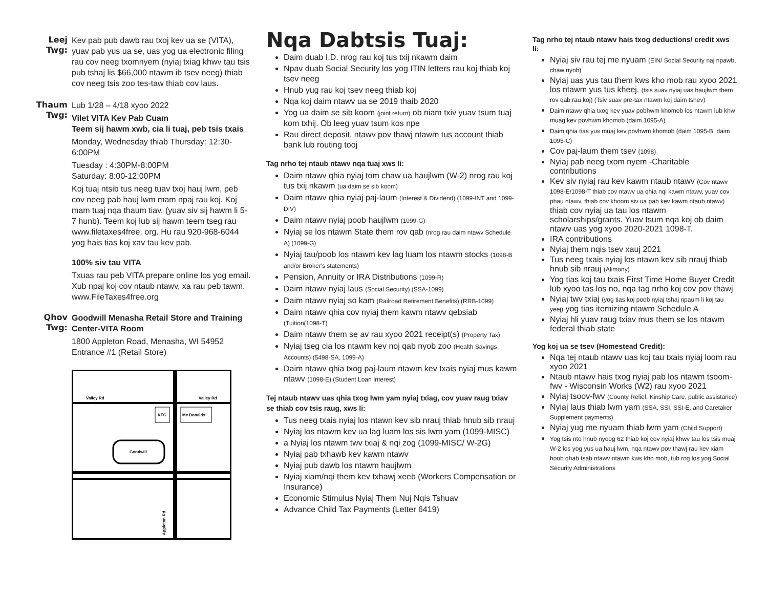Leej Twg:
Kev pab pub dawb rau txoj kev ua se (VITA), yuav pab yus ua se, uas yog ua electronic filing rau cov neeg txomnyem (nyiaj txiag khwv tau tsis pub tshaj lis $66,000 ntawm ib tsev neeg) thiab cov neeg tsis zoo tes-taw thiab cov laus.
Thaum Twg:
Lub 1/28 – 4/18 xyoo 2022
Vilet VITA Kev Pab Cuam
Teem sij hawm xwb, cia li tuaj, peb tsis txais
Monday, Wednesday thiab Thursday: 12:30-6:00PM
Tuesday : 4:30PM-8:00PM
Saturday: 8:00-12:00PM
Koj tuaj ntsib tus neeg tuav txoj hauj lwm, peb cov neeg pab hauj lwm mam npaj rau koj. Koj mam tuaj nqa thaum tiav. (yuav siv sij hawm li 5-7 hunb). Teem koj lub sij hawm teem tseg rau www.filetaxes4free. org. Hu rau 920-968-6044 yog hais tias koj xav tau kev pab.
100% siv tau VITA
Txuas rau peb VITA prepare online los yog email. Xub npaj koj cov ntaub ntawv, xa rau peb tawm. www.FileTaxes4free.org
Qhov Twg:
Goodwill Menasha Retail Store and Training Center-VITA Room
1800 Appleton Road, Menasha, WI 54952
Entrance #1 (Retail Store)
Valley Rd
Valley Rd
KFC
Mc Donalds
Goodwill
Appleton Rd
Nqa Dabtsis Tuaj:
Daim duab I.D. nrog rau koj tus txij nkawm daim
Npav duab Social Security los yog ITIN letters rau koj thiab koj tsev neeg
Hnub yug rau koj tsev neeg thiab koj
Nqa koj daim ntawv ua se 2019 thaib 2020
Yog ua daim se sib koom (joint return) ob niam txiv yuav tsum tuaj kom txhij. Ob leeg yuav tsum kos npe
Rau direct deposit, ntawv pov thawj ntawm tus account thiab bank lub routing tooj
Tag nrho tej ntaub ntawv nqa tuaj xws li:
Daim ntawv qhia nyiaj tom chaw ua haujlwm (W-2) nrog rau koj tus txij nkawm (ua daim se sib koom)
Daim ntawv qhia nyiaj paj-laum (Interest & Dividend) (1099-INT and 1099-DIV)
Daim ntawv nyiaj poob haujlwm (1099-G)
Nyiaj se los ntawm State them rov qab (nrog rau daim ntawv Schedule A) (1099-G)
Nyiaj tau/poob los ntawm kev lag luam los ntawm stocks (1098-B and/or Broker's statements)
Pension, Annuity or IRA Distributions (1099-R)
Daim ntawv nyiaj laus (Social Security) (SSA-1099)
Daim ntawv nyiaj so kam (Railroad Retirement Benefits) (RRB-1099)
Daim ntawv qhia cov nyiaj them kawm ntawv qebsiab (Tuition(1098-T)
Daim ntawv them se av rau xyoo 2021 receipt(s) (Property Tax)
Nyiaj tseg cia los ntawm kev noj qab nyob zoo (Health Savings Accounts) (5498-SA, 1099-A)
Daim ntawv qhia txog paj-laum ntawm kev txais nyiaj mus kawm ntawv (1098-E) (Student Loan Interest)
Tej ntaub ntawv uas qhia txog lwm yam nyiaj txiag, cov yuav raug txiav se thiab cov tsis raug, xws li:
Tus neeg txais nyiaj los ntawn kev sib nrauj thiab hnub sib nrauj
Nyiaj los ntawm kev ua lag luam los sis lwm yam (1099-MISC)
a Nyiaj los ntawm twv txiaj & nqi zog (1099-MISC/ W-2G)
Nyiaj pab txhawb kev kawm ntawv
Nyiaj pub dawb los ntawm haujlwm
Nyiaj xiam/nqi them kev txhawj xeeb (Workers Compensation or Insurance)
Economic Stimulus Nyiaj Them Nuj Nqis Tshuav
Advance Child Tax Payments (Letter 6419)
Tag nrho tej ntaub ntawv hais txog deductions/ credit xws li:
Nyiaj siv rau tej me nyuam (EIN/ Social Security naj npawb, chaw nyob)
Nyiaj uas yus tau them kws kho mob rau xyoo 2021 los ntawm yus tus kheej. (tsis suav nyiaj uas haujlwm them rov qab rau koj) (Tsiv suav pre-tax ntawm koj daim tshev)
Daim ntawv qhia txog kev yuav pobhwm khomob los ntawm lub khw muag kev povhwm khomob (daim 1095-A)
Daim qhia tias yus muaj kev povhwm khomob (daim 1095-B, daim 1095-C)
Cov paj-laum them tsev (1098)
Nyiaj pab neeg txom nyem -Charitable contributions
Kev siv nyiaj rau kev kawm ntaub ntawv (Cov ntawv 1098-E/1098-T thiab cov ntawv ua qhia nqi kawm ntawv, yuav cov phau ntawv, thiab cov khoom siv ua pab kev kawm ntaub ntawv) thiab cov nyiaj ua tau los ntawm scholarships/grants. Yuav tsum nqa koj ob daim ntawv uas yog xyoo 2020-2021 1098-T.
IRA contributions
Nyiaj them nqis tsev xauj 2021
Tus neeg txais nyiaj los ntawn kev sib nrauj thiab hnub sib nrauj (Alimony)
Yog tias koj tau txais First Time Home Buyer Credit lub xyoo tas los no, nqa tag nrho koj cov pov thawj
Nyiaj twv txiaj (yog tias koj poob nyiaj tshaj npaum li koj tau yeej) yog tias itemizing ntawm Schedule A
Nyiaj hli yuav raug txiav mus them se los ntawm federal thiab state
Yog koj ua se tsev (Homestead Credit):
Nqa tej ntaub ntawv uas koj tau txais nyiaj loom rau xyoo 2021
Ntaub ntawv hais txog nyiaj pab los ntawm tsoom-fwv - Wisconsin Works (W2) rau xyoo 2021
Nyiaj tsoov-fwv (County Relief, Kinship Care, public assistance)
Nyiaj laus thiab lwm yam (SSA, SSI, SSI-E, and Caretaker Supplement payments)
Nyiaj yug me nyuam thiab lwm yam (Child Support)
Yog tsis nto hnub nyoog 62 thiab koj cov nyiaj khwv tau los tsis muaj W-2 los yog yus ua hauj lwm, nqa ntawv pov thawj rau kev xiam hoob qhab tsab ntawv ntawm kws kho mob, tub rog los yog Social Security Administrations